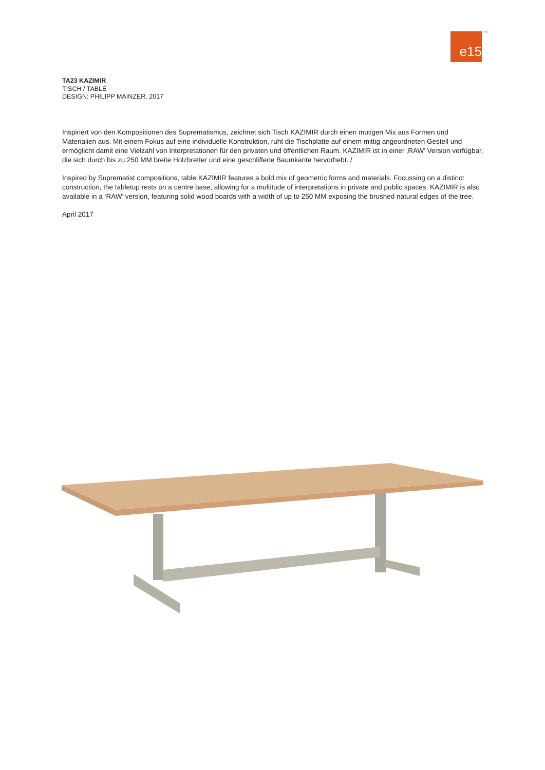e15 TM
TA23 KAZIMIR
TISCH / TABLE
DESIGN: PHILIPP MAINZER, 2017
Inspiriert von den Kompositionen des Suprematismus, zeichnet sich Tisch KAZIMIR durch einen mutigen Mix aus Formen und Materialien aus. Mit einem Fokus auf eine individuelle Konstruktion, ruht die Tischplatte auf einem mittig angeordneten Gestell und ermöglicht damit eine Vielzahl von Interpretationen für den privaten und öffentlichen Raum. KAZIMIR ist in einer ‚RAW’ Version verfügbar, die sich durch bis zu 250 MM breite Holzbretter und eine geschliffene Baumkante hervorhebt. /
Inspired by Suprematist compositions, table KAZIMIR features a bold mix of geometric forms and materials. Focussing on a distinct construction, the tabletop rests on a centre base, allowing for a multitude of interpretations in private and public spaces. KAZIMIR is also available in a ‘RAW’ version, featuring solid wood boards with a width of up to 250 MM exposing the brushed natural edges of the tree.
April 2017